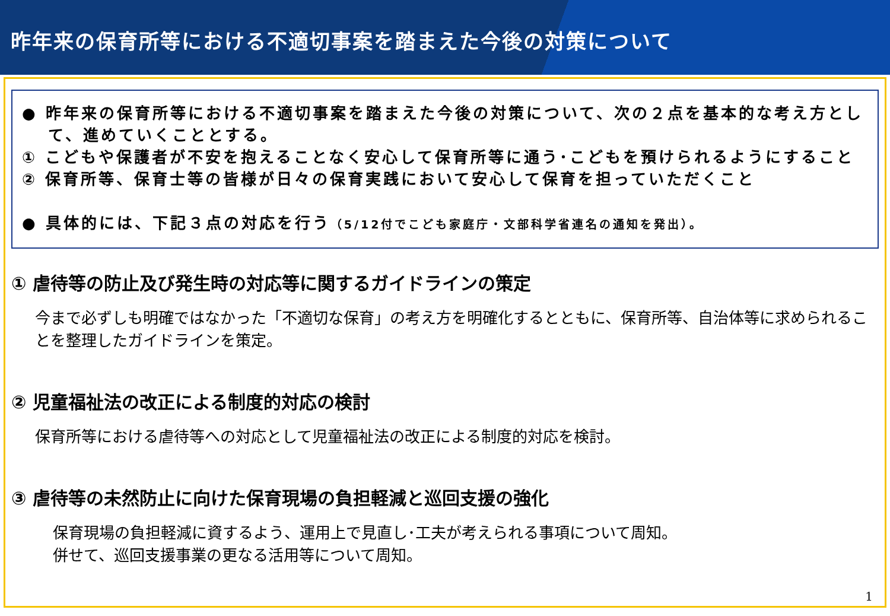昨年来の保育所等における不適切事案を踏まえた今後の対策について
● 昨年来の保育所等における不適切事案を踏まえた今後の対策について、次の２点を基本的な考え方として、進めていくこととする。
① こどもや保護者が不安を抱えることなく安心して保育所等に通う･こどもを預けられるようにすること
② 保育所等、保育士等の皆様が日々の保育実践において安心して保育を担っていただくこと
● 具体的には、下記３点の対応を行う（5/12付でこども家庭庁・文部科学省連名の通知を発出）。
① 虐待等の防止及び発生時の対応等に関するガイドラインの策定
今まで必ずしも明確ではなかった「不適切な保育」の考え方を明確化するとともに、保育所等、自治体等に求められることを整理したガイドラインを策定。
② 児童福祉法の改正による制度的対応の検討
保育所等における虐待等への対応として児童福祉法の改正による制度的対応を検討。
③ 虐待等の未然防止に向けた保育現場の負担軽減と巡回支援の強化
保育現場の負担軽減に資するよう、運用上で見直し･工夫が考えられる事項について周知。
併せて、巡回支援事業の更なる活用等について周知。
1